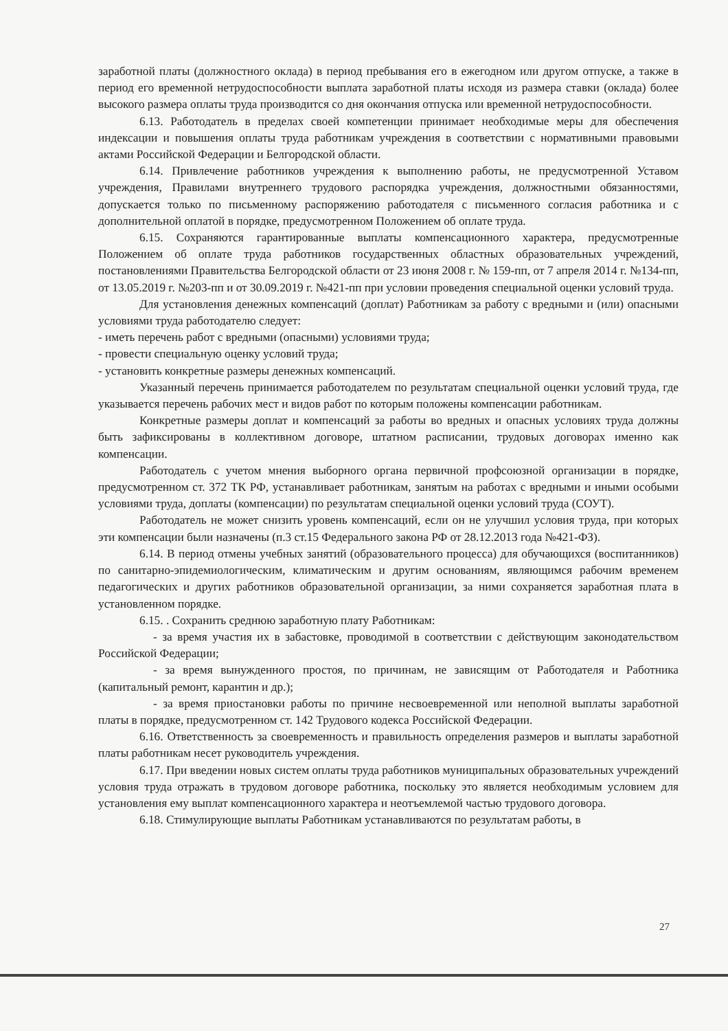заработной платы (должностного оклада) в период пребывания его в ежегодном или другом отпуске, а также в период его временной нетрудоспособности выплата заработной платы исходя из размера ставки (оклада) более высокого размера оплаты труда производится со дня окончания отпуска или временной нетрудоспособности.
6.13. Работодатель в пределах своей компетенции принимает необходимые меры для обеспечения индексации и повышения оплаты труда работникам учреждения в соответствии с нормативными правовыми актами Российской Федерации и Белгородской области.
6.14. Привлечение работников учреждения к выполнению работы, не предусмотренной Уставом учреждения, Правилами внутреннего трудового распорядка учреждения, должностными обязанностями, допускается только по письменному распоряжению работодателя с письменного согласия работника и с дополнительной оплатой в порядке, предусмотренном Положением об оплате труда.
6.15. Сохраняются гарантированные выплаты компенсационного характера, предусмотренные Положением об оплате труда работников государственных областных образовательных учреждений, постановлениями Правительства Белгородской области от 23 июня 2008 г. № 159-пп, от 7 апреля 2014 г. №134-пп, от 13.05.2019 г. №203-пп и от 30.09.2019 г. №421-пп при условии проведения специальной оценки условий труда.
Для установления денежных компенсаций (доплат) Работникам за работу с вредными и (или) опасными условиями труда работодателю следует:
- иметь перечень работ с вредными (опасными) условиями труда;
- провести специальную оценку условий труда;
- установить конкретные размеры денежных компенсаций.
Указанный перечень принимается работодателем по результатам специальной оценки условий труда, где указывается перечень рабочих мест и видов работ по которым положены компенсации работникам.
Конкретные размеры доплат и компенсаций за работы во вредных и опасных условиях труда должны быть зафиксированы в коллективном договоре, штатном расписании, трудовых договорах именно как компенсации.
Работодатель с учетом мнения выборного органа первичной профсоюзной организации в порядке, предусмотренном ст. 372 ТК РФ, устанавливает работникам, занятым на работах с вредными и иными особыми условиями труда, доплаты (компенсации) по результатам специальной оценки условий труда (СОУТ).
Работодатель не может снизить уровень компенсаций, если он не улучшил условия труда, при которых эти компенсации были назначены (п.3 ст.15 Федерального закона РФ от 28.12.2013 года №421-ФЗ).
6.14. В период отмены учебных занятий (образовательного процесса) для обучающихся (воспитанников) по санитарно-эпидемиологическим, климатическим и другим основаниям, являющимся рабочим временем педагогических и других работников образовательной организации, за ними сохраняется заработная плата в установленном порядке.
6.15. . Сохранить среднюю заработную плату Работникам:
- за время участия их в забастовке, проводимой в соответствии с действующим законодательством Российской Федерации;
- за время вынужденного простоя, по причинам, не зависящим от Работодателя и Работника (капитальный ремонт, карантин и др.);
- за время приостановки работы по причине несвоевременной или неполной выплаты заработной платы в порядке, предусмотренном ст. 142 Трудового кодекса Российской Федерации.
6.16. Ответственность за своевременность и правильность определения размеров и выплаты заработной платы работникам несет руководитель учреждения.
6.17. При введении новых систем оплаты труда работников муниципальных образовательных учреждений условия труда отражать в трудовом договоре работника, поскольку это является необходимым условием для установления ему выплат компенсационного характера и неотъемлемой частью трудового договора.
6.18. Стимулирующие выплаты Работникам устанавливаются по результатам работы, в
27